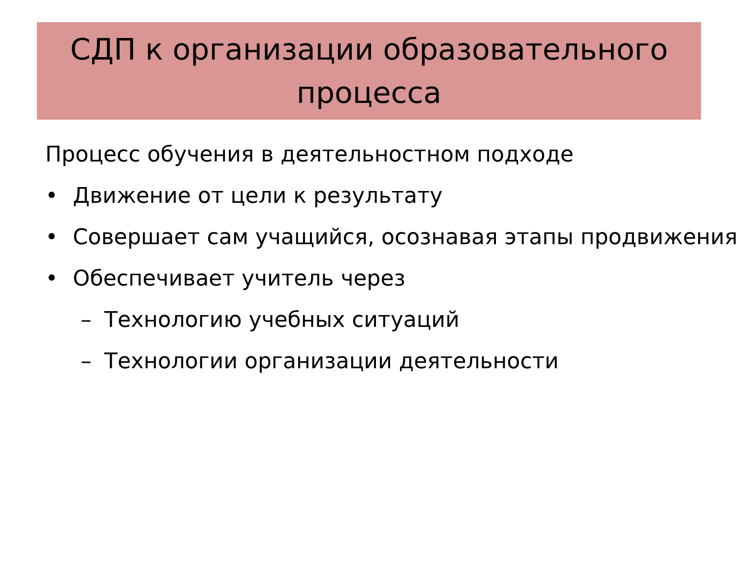СДП к организации образовательного
процесса
Процесс обучения в деятельностном подходе
• Движение от цели к результату
• Совершает сам учащийся, осознавая этапы продвижения
• Обеспечивает учитель через
– Технологию учебных ситуаций
– Технологии организации деятельности